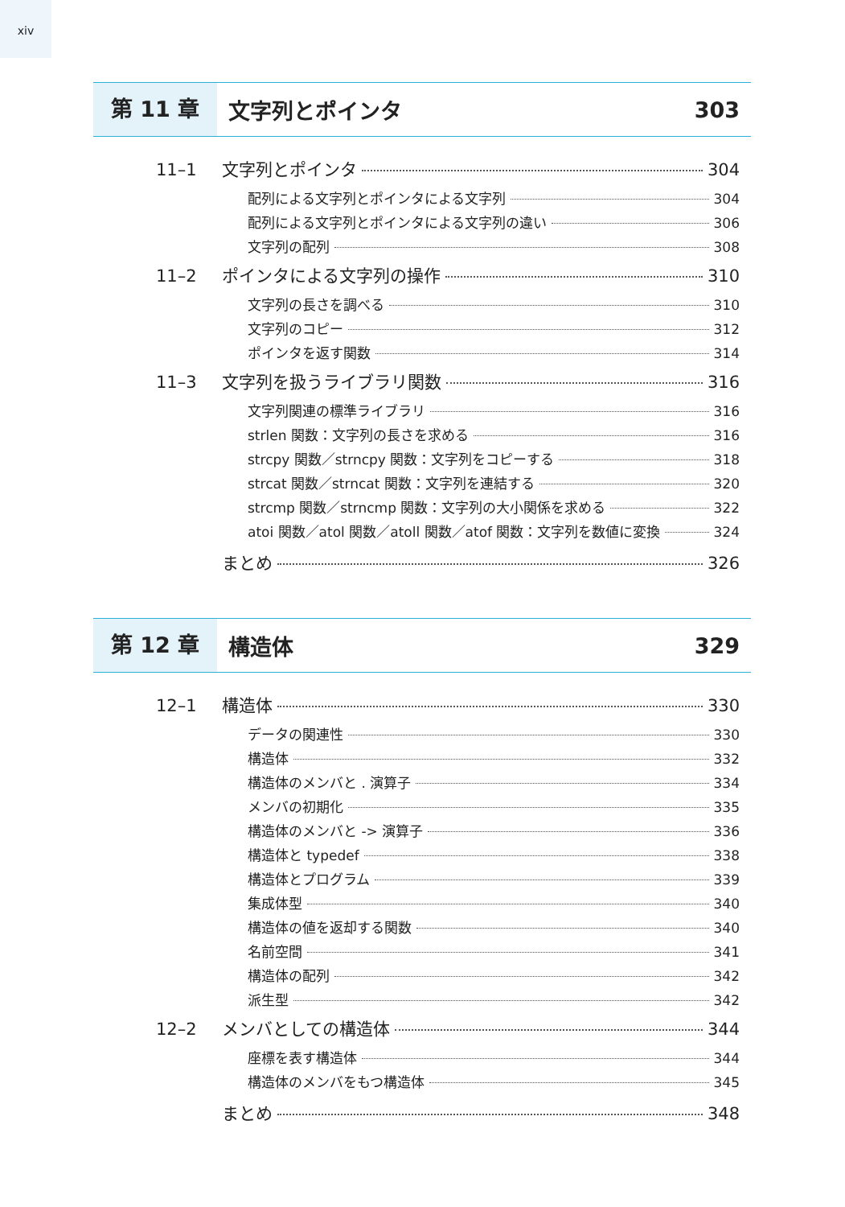xiv
第 11 章 文字列とポインタ 303
11–1 文字列とポインタ 304
配列による文字列とポインタによる文字列 304
配列による文字列とポインタによる文字列の違い 306
文字列の配列 308
11–2 ポインタによる文字列の操作 310
文字列の長さを調べる 310
文字列のコピー 312
ポインタを返す関数 314
11–3 文字列を扱うライブラリ関数 316
文字列関連の標準ライブラリ 316
strlen 関数：文字列の長さを求める 316
strcpy 関数／strncpy 関数：文字列をコピーする 318
strcat 関数／strncat 関数：文字列を連結する 320
strcmp 関数／strncmp 関数：文字列の大小関係を求める 322
atoi 関数／atol 関数／atoll 関数／atof 関数：文字列を数値に変換 324
まとめ 326
第 12 章 構造体 329
12–1 構造体 330
データの関連性 330
構造体 332
構造体のメンバと . 演算子 334
メンバの初期化 335
構造体のメンバと -> 演算子 336
構造体と typedef 338
構造体とプログラム 339
集成体型 340
構造体の値を返却する関数 340
名前空間 341
構造体の配列 342
派生型 342
12–2 メンバとしての構造体 344
座標を表す構造体 344
構造体のメンバをもつ構造体 345
まとめ 348